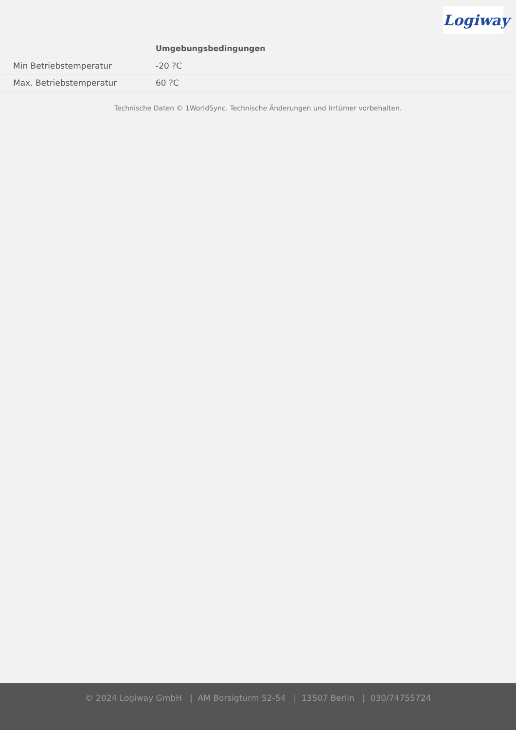Logiway
| | Umgebungsbedingungen |
| --- | --- |
| Min Betriebstemperatur | -20 ?C |
| Max. Betriebstemperatur | 60 ?C |
Technische Daten © 1WorldSync. Technische Änderungen und Irrtümer vorbehalten.
© 2024 Logiway GmbH | AM Borsigturm 52-54 | 13507 Berlin | 030/74755724